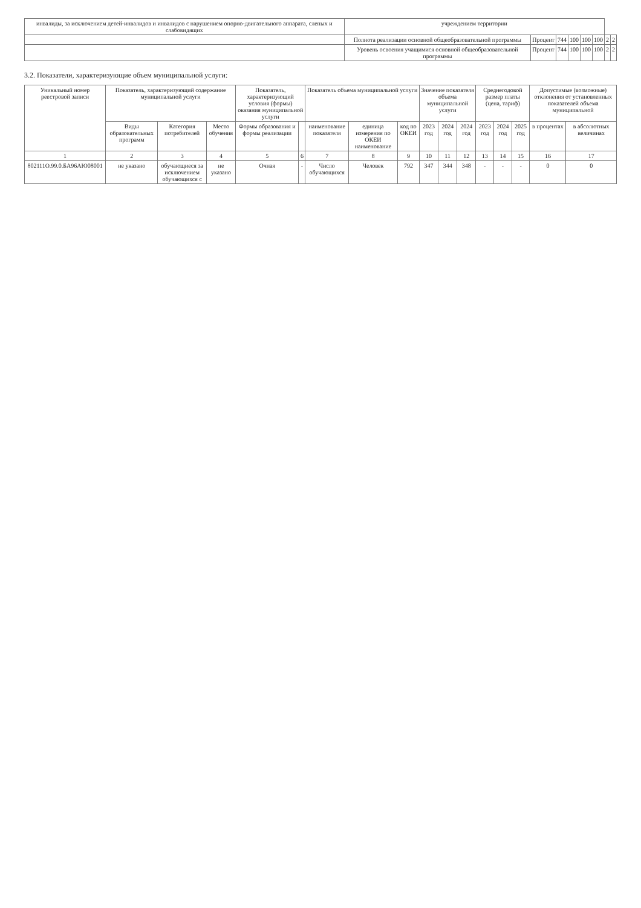| инвалиды, за исключением детей-инвалидов и инвалидов с нарушением опорно-двигательного аппарата, слепых и слабовидящих | учреждением территории | | | | | | | |
| | Полнота реализации основной общеобразовательной программы | Процент | 744 | 100 | 100 | 100 | 2 | 2 |
| | Уровень освоения учащимися основной общеобразовательной программы | Процент | 744 | 100 | 100 | 100 | 2 | 2 |
3.2. Показатели, характеризующие объем муниципальной услуги:
| Уникальный номер реестровой записи | Показатель, характеризующий содержание муниципальной услуги | | | Показатель, характеризующий условия (формы) оказания муниципальной услуги | | Показатель объема муниципальной услуги | | | Значение показателя объема муниципальной услуги | | | Среднегодовой размер платы (цена, тариф) | | | Допустимые (возможные) отклонения от установленных показателей объема муниципальной | |
| --- | --- | --- | --- | --- | --- | --- | --- | --- | --- | --- | --- | --- | --- | --- | --- | --- |
| | Виды образовательных программ | Категория потребителей | Место обучения | Формы образования и формы реализации | | наименование показателя | единица измерения по ОКЕИ наименование | код по ОКЕИ | 2023 год | 2024 год | 2024 год | 2023 год | 2024 год | 2025 год | в процентах | в абсолютных величинах |
| 1 | 2 | 3 | 4 | 5 | 6 | 7 | 8 | 9 | 10 | 11 | 12 | 13 | 14 | 15 | 16 | 17 |
| 802111О.99.0.БА96АЮ08001 | не указано | обучающиеся за исключением обучающихся с | не указано | Очная | - | Число обучающихся | Человек | 792 | 347 | 344 | 348 | - | - | - | 0 | 0 |